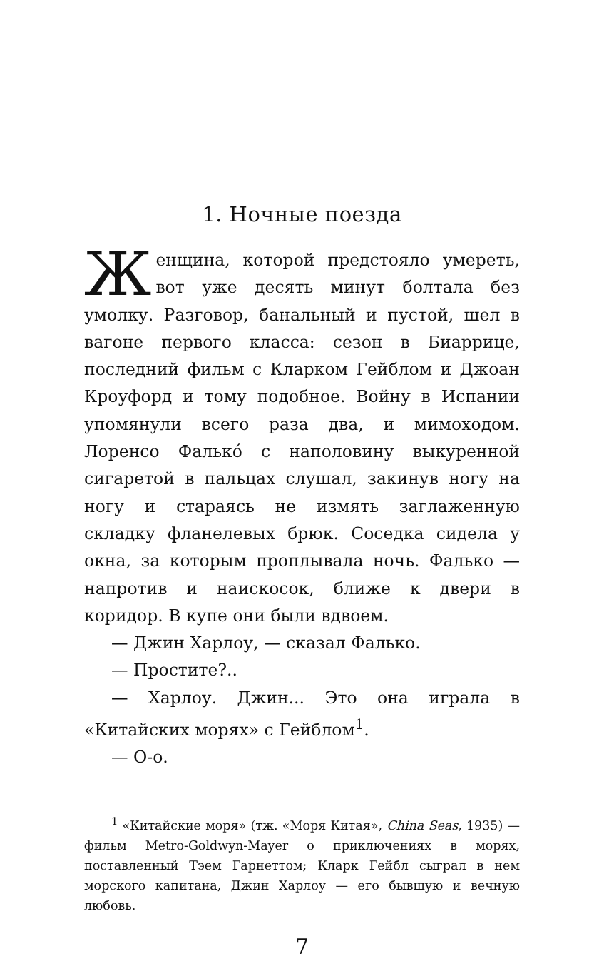1. Ночные поезда
Женщина, которой предстояло умереть, вот уже десять минут болтала без умолку. Разговор, банальный и пустой, шел в вагоне первого класса: сезон в Биаррице, последний фильм с Кларком Гейблом и Джоан Кроуфорд и тому подобное. Войну в Испании упомянули всего раза два, и мимоходом. Лоренсо Фалько́ с наполовину выкуренной сигаретой в пальцах слушал, закинув ногу на ногу и стараясь не измять заглаженную складку фланелевых брюк. Соседка сидела у окна, за которым проплывала ночь. Фалько — напротив и наискосок, ближе к двери в коридор. В купе они были вдвоем.
— Джин Харлоу, — сказал Фалько.
— Простите?..
— Харлоу. Джин... Это она играла в «Китайских морях» с Гейблом<sup>1</sup>.
— О-о.
<sup>1</sup> «Китайские моря» (тж. «Моря Китая», China Seas, 1935) — фильм Metro-Goldwyn-Mayer о приключениях в морях, поставленный Тэем Гарнеттом; Кларк Гейбл сыграл в нем морского капитана, Джин Харлоу — его бывшую и вечную любовь.
7